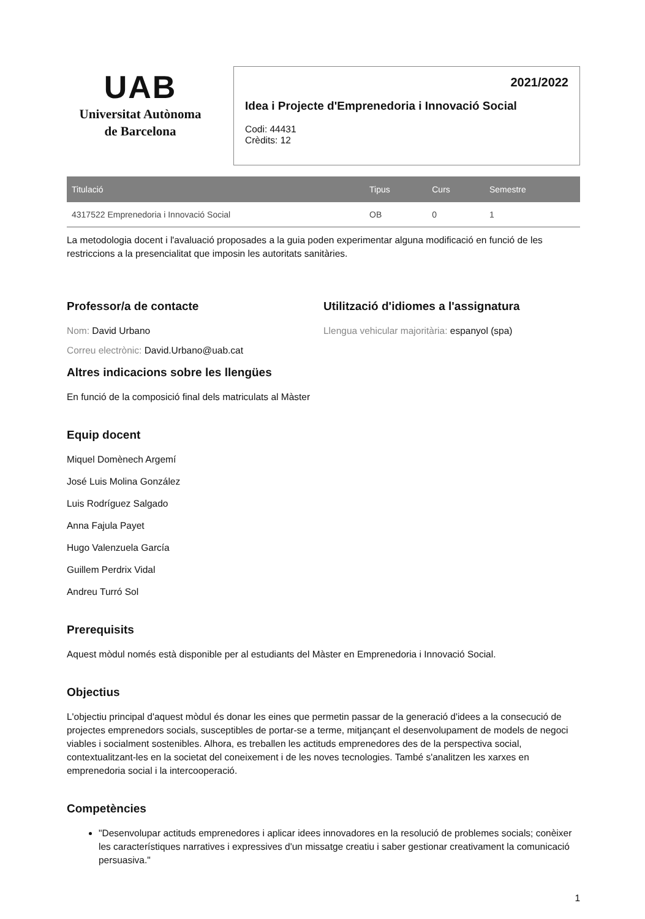UAB
Universitat Autònoma
de Barcelona
2021/2022
Idea i Projecte d'Emprenedoria i Innovació Social
Codi: 44431
Crèdits: 12
| Titulació | Tipus | Curs | Semestre |
| --- | --- | --- | --- |
| 4317522 Emprenedoria i Innovació Social | OB | 0 | 1 |
La metodologia docent i l'avaluació proposades a la guia poden experimentar alguna modificació en funció de les restriccions a la presencialitat que imposin les autoritats sanitàries.
Professor/a de contacte
Nom: David Urbano
Correu electrònic: David.Urbano@uab.cat
Utilització d'idiomes a l'assignatura
Llengua vehicular majoritària: espanyol (spa)
Altres indicacions sobre les llengües
En funció de la composició final dels matriculats al Màster
Equip docent
Miquel Domènech Argemí
José Luis Molina González
Luis Rodríguez Salgado
Anna Fajula Payet
Hugo Valenzuela García
Guillem Perdrix Vidal
Andreu Turró Sol
Prerequisits
Aquest mòdul només està disponible per al estudiants del Màster en Emprenedoria i Innovació Social.
Objectius
L'objectiu principal d'aquest mòdul és donar les eines que permetin passar de la generació d'idees a la consecució de projectes emprenedors socials, susceptibles de portar-se a terme, mitjançant el desenvolupament de models de negoci viables i socialment sostenibles. Alhora, es treballen les actituds emprenedores des de la perspectiva social, contextualitzant-les en la societat del coneixement i de les noves tecnologies. També s'analitzen les xarxes en emprenedoria social i la intercooperació.
Competències
"Desenvolupar actituds emprenedores i aplicar idees innovadores en la resolució de problemes socials; conèixer les característiques narratives i expressives d'un missatge creatiu i saber gestionar creativament la comunicació persuasiva."
1